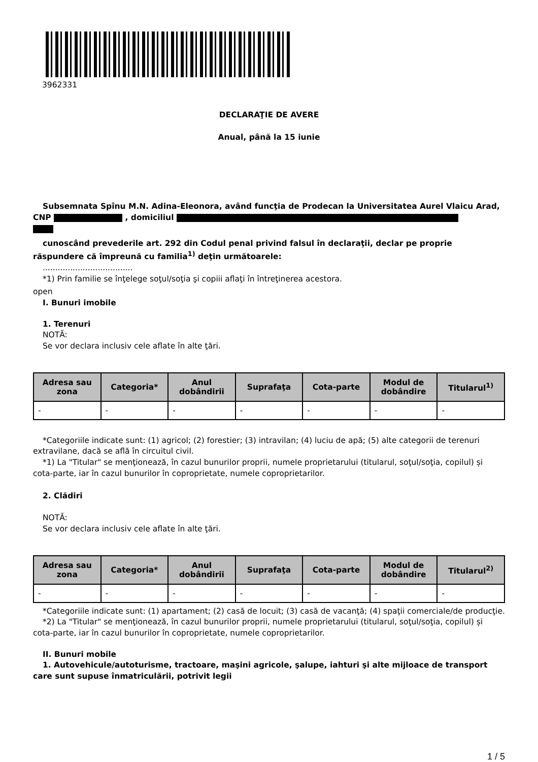3962331
DECLARAŢIE DE AVERE
Anual, până la 15 iunie
Subsemnata Spînu M.N. Adina-Eleonora, având funcţia de Prodecan la Universitatea Aurel Vlaicu Arad, CNP , domiciliul
cunoscând prevederile art. 292 din Codul penal privind falsul în declaraţii, declar pe proprie răspundere că împreună cu familia<sup>1)</sup> deţin următoarele:
....................................
*1) Prin familie se înţelege soţul/soţia şi copiii aflaţi în întreţinerea acestora.
open
I. Bunuri imobile
1. Terenuri
NOTĂ:
Se vor declara inclusiv cele aflate în alte ţări.
| Adresa sau zona | Categoria* | Anul dobândirii | Suprafaţa | Cota-parte | Modul de dobândire | Titularul<sup>1)</sup> |
| --- | --- | --- | --- | --- | --- | --- |
| - | - | - | - | - | - | - |
*Categoriile indicate sunt: (1) agricol; (2) forestier; (3) intravilan; (4) luciu de apă; (5) alte categorii de terenuri extravilane, dacă se află în circuitul civil.
*1) La "Titular" se menţionează, în cazul bunurilor proprii, numele proprietarului (titularul, soţul/soţia, copilul) și cota-parte, iar în cazul bunurilor în coproprietate, numele coproprietarilor.
2. Clădiri
NOTĂ:
Se vor declara inclusiv cele aflate în alte ţări.
| Adresa sau zona | Categoria* | Anul dobândirii | Suprafaţa | Cota-parte | Modul de dobândire | Titularul<sup>2)</sup> |
| --- | --- | --- | --- | --- | --- | --- |
| - | - | - | - | - | - | - |
*Categoriile indicate sunt: (1) apartament; (2) casă de locuit; (3) casă de vacanţă; (4) spaţii comerciale/de producţie.
*2) La "Titular" se menţionează, în cazul bunurilor proprii, numele proprietarului (titularul, soţul/soţia, copilul) și cota-parte, iar în cazul bunurilor în coproprietate, numele coproprietarilor.
II. Bunuri mobile
1. Autovehicule/autoturisme, tractoare, maşini agricole, şalupe, iahturi şi alte mijloace de transport care sunt supuse înmatriculării, potrivit legii
1 / 5